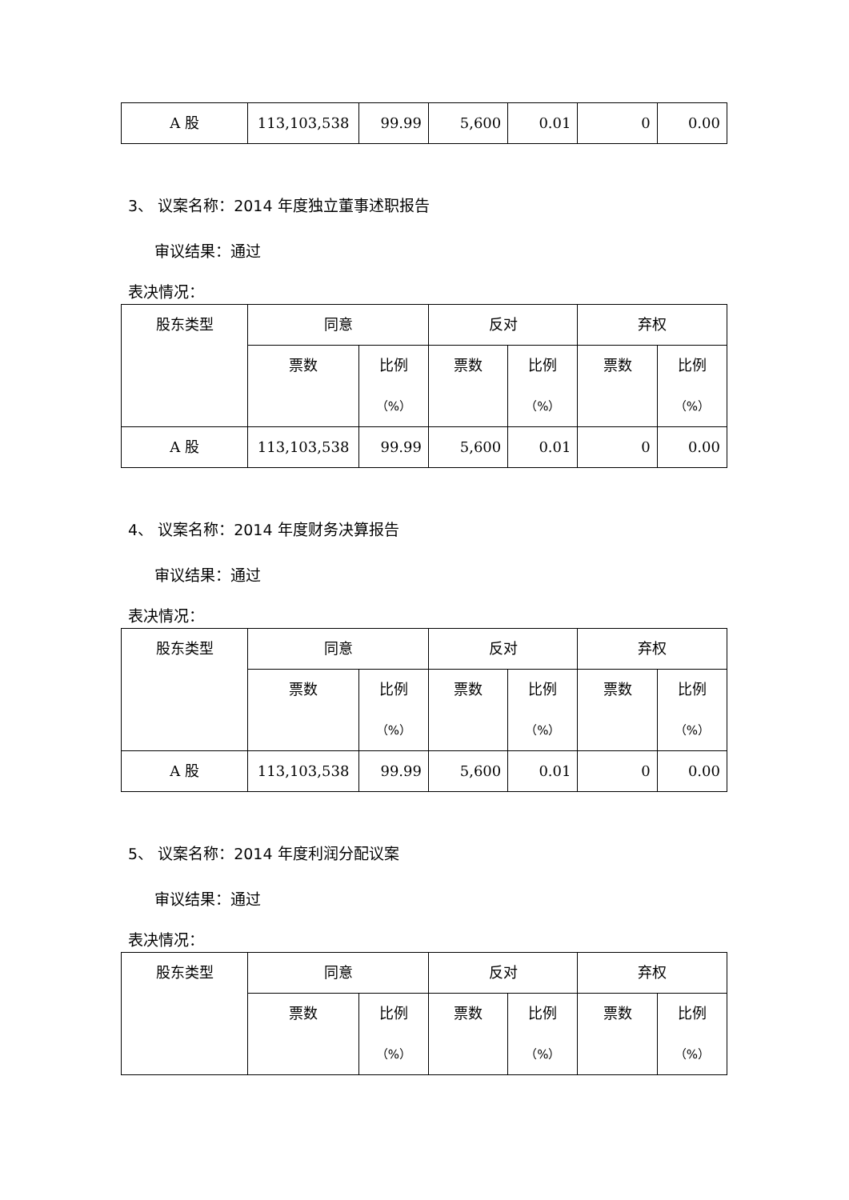| A 股 | 113,103,538 | 99.99 | 5,600 | 0.01 | 0 | 0.00 |
3、 议案名称：2014 年度独立董事述职报告
审议结果：通过
表决情况：
| 股东类型 | 同意 | | 反对 | | 弃权 | |
| --- | --- | --- | --- | --- | --- | --- |
| | 票数 | 比例 （%） | 票数 | 比例 （%） | 票数 | 比例 （%） |
| A 股 | 113,103,538 | 99.99 | 5,600 | 0.01 | 0 | 0.00 |
4、 议案名称：2014 年度财务决算报告
审议结果：通过
表决情况：
| 股东类型 | 同意 | | 反对 | | 弃权 | |
| --- | --- | --- | --- | --- | --- | --- |
| | 票数 | 比例 （%） | 票数 | 比例 （%） | 票数 | 比例 （%） |
| A 股 | 113,103,538 | 99.99 | 5,600 | 0.01 | 0 | 0.00 |
5、 议案名称：2014 年度利润分配议案
审议结果：通过
表决情况：
| 股东类型 | 同意 | | 反对 | | 弃权 | |
| --- | --- | --- | --- | --- | --- | --- |
| | 票数 | 比例 （%） | 票数 | 比例 （%） | 票数 | 比例 （%） |